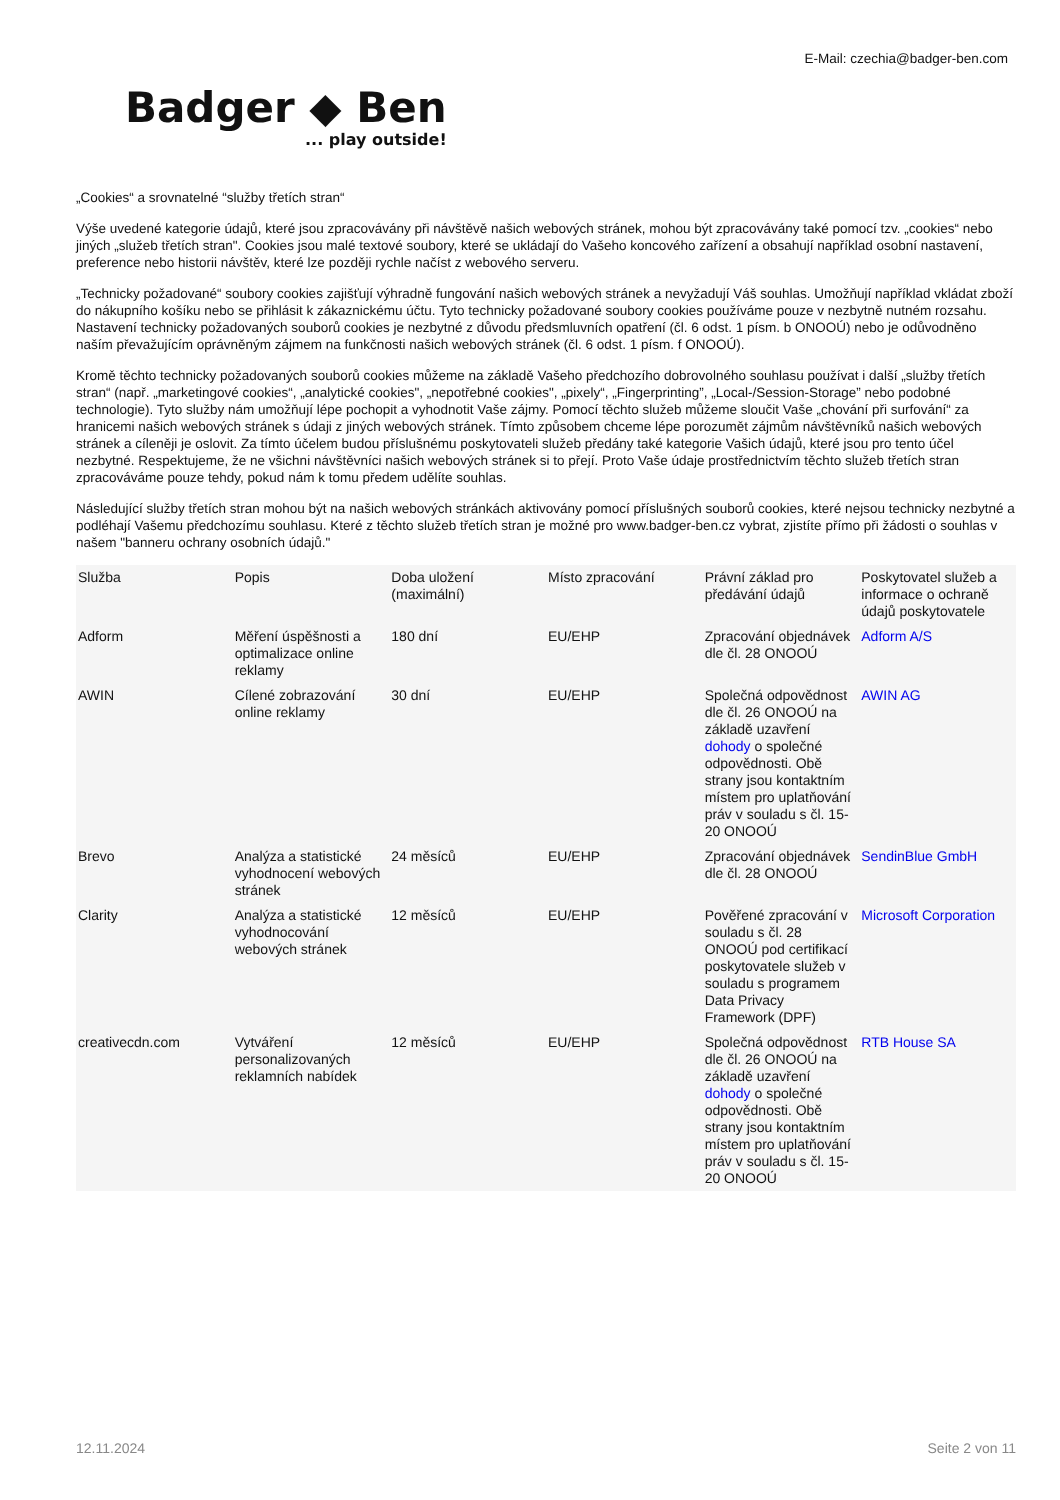E-Mail: czechia@badger-ben.com
Badger ◆ Ben... play outside!
„Cookies“ a srovnatelné “služby třetích stran“
Výše uvedené kategorie údajů, které jsou zpracovávány při návštěvě našich webových stránek, mohou být zpracovávány také pomocí tzv. „cookies“ nebo jiných „služeb třetích stran". Cookies jsou malé textové soubory, které se ukládají do Vašeho koncového zařízení a obsahují například osobní nastavení, preference nebo historii návštěv, které lze později rychle načíst z webového serveru.
„Technicky požadované“ soubory cookies zajišťují výhradně fungování našich webových stránek a nevyžadují Váš souhlas. Umožňují například vkládat zboží do nákupního košíku nebo se přihlásit k zákaznickému účtu. Tyto technicky požadované soubory cookies používáme pouze v nezbytně nutném rozsahu. Nastavení technicky požadovaných souborů cookies je nezbytné z důvodu předsmluvních opatření (čl. 6 odst. 1 písm. b ONOOÚ) nebo je odůvodněno naším převažujícím oprávněným zájmem na funkčnosti našich webových stránek (čl. 6 odst. 1 písm. f ONOOÚ).
Kromě těchto technicky požadovaných souborů cookies můžeme na základě Vašeho předchozího dobrovolného souhlasu používat i další „služby třetích stran“ (např. „marketingové cookies“, „analytické cookies", „nepotřebné cookies", „pixely“, „Fingerprinting”, „Local-/Session-Storage” nebo podobné technologie). Tyto služby nám umožňují lépe pochopit a vyhodnotit Vaše zájmy. Pomocí těchto služeb můžeme sloučit Vaše „chování při surfování“ za hranicemi našich webových stránek s údaji z jiných webových stránek. Tímto způsobem chceme lépe porozumět zájmům návštěvníků našich webových stránek a cíleněji je oslovit. Za tímto účelem budou příslušnému poskytovateli služeb předány také kategorie Vašich údajů, které jsou pro tento účel nezbytné. Respektujeme, že ne všichni návštěvníci našich webových stránek si to přejí. Proto Vaše údaje prostřednictvím těchto služeb třetích stran zpracováváme pouze tehdy, pokud nám k tomu předem udělíte souhlas.
Následující služby třetích stran mohou být na našich webových stránkách aktivovány pomocí příslušných souborů cookies, které nejsou technicky nezbytné a podléhají Vašemu předchozímu souhlasu. Které z těchto služeb třetích stran je možné pro www.badger-ben.cz vybrat, zjistíte přímo při žádosti o souhlas v našem "banneru ochrany osobních údajů."
| Služba | Popis | Doba uložení (maximální) | Místo zpracování | Právní základ pro předávání údajů | Poskytovatel služeb a informace o ochraně údajů poskytovatele |
| --- | --- | --- | --- | --- | --- |
| Adform | Měření úspěšnosti a optimalizace online reklamy | 180 dní | EU/EHP | Zpracování objednávek dle čl. 28 ONOOÚ | Adform A/S |
| AWIN | Cílené zobrazování online reklamy | 30 dní | EU/EHP | Společná odpovědnost dle čl. 26 ONOOÚ na základě uzavření dohody o společné odpovědnosti. Obě strany jsou kontaktním místem pro uplatňování práv v souladu s čl. 15-20 ONOOÚ | AWIN AG |
| Brevo | Analýza a statistické vyhodnocení webových stránek | 24 měsíců | EU/EHP | Zpracování objednávek dle čl. 28 ONOOÚ | SendinBlue GmbH |
| Clarity | Analýza a statistické vyhodnocování webových stránek | 12 měsíců | EU/EHP | Pověřené zpracování v souladu s čl. 28 ONOOÚ pod certifikací poskytovatele služeb v souladu s programem Data Privacy Framework (DPF) | Microsoft Corporation |
| creativecdn.com | Vytváření personalizovaných reklamních nabídek | 12 měsíců | EU/EHP | Společná odpovědnost dle čl. 26 ONOOÚ na základě uzavření dohody o společné odpovědnosti. Obě strany jsou kontaktním místem pro uplatňování práv v souladu s čl. 15-20 ONOOÚ | RTB House SA |
12.11.2024 Seite 2 von 11